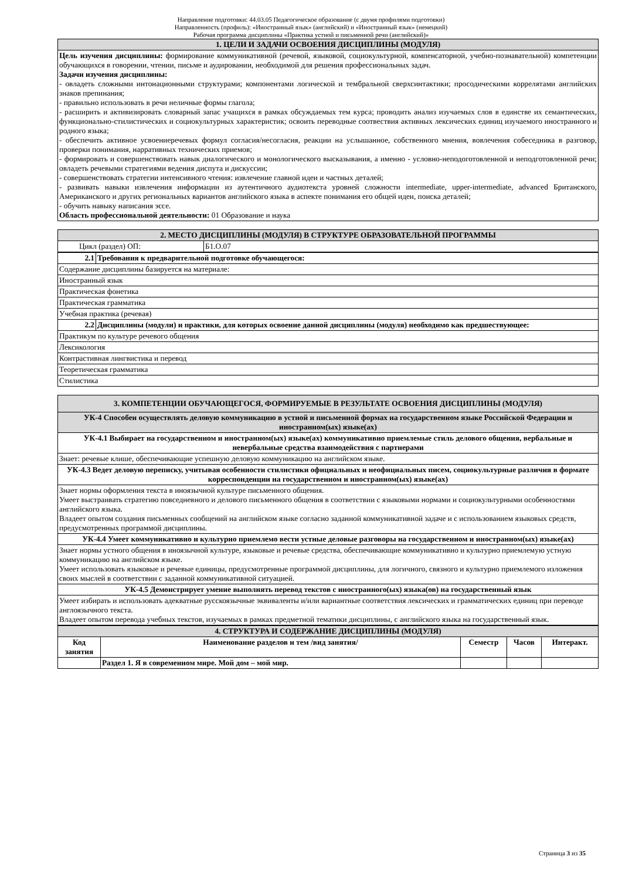Направление подготовки: 44.03.05 Педагогическое образование (с двумя профилями подготовки)
Направленность (профиль): «Иностранный язык» (английский) и «Иностранный язык» (немецкий)
Рабочая программа дисциплины «Практика устной и письменной речи (английский)»
| 1. ЦЕЛИ И ЗАДАЧИ ОСВОЕНИЯ ДИСЦИПЛИНЫ (МОДУЛЯ) |
| Цель изучения дисциплины: формирование коммуникативной (речевой, языковой, социокультурной, компенсаторной, учебно-познавательной) компетенции обучающихся в говорении, чтении, письме и аудировании, необходимой для решения профессиональных задач. Задачи изучения дисциплины: - овладеть сложными интонационными структурами; компонентами логической и тембральной сверхсинтактики; просодическими коррелятами английских знаков препинания; - правильно использовать в речи неличные формы глагола; - расширить и активизировать словарный запас учащихся в рамках обсуждаемых тем курса; проводить анализ изучаемых слов в единстве их семантических, функционально-стилистических и социокультурных характеристик; освоить переводные соотвествия активных лексических единиц изучаемого иностранного и родного языка; - обеспечить активное усвоениеречевых формул согласия/несогласия, реакции на услышанное, собственного мнения, вовлечения собеседника в разговор, проверки понимания, нарративных технических приемов; - формировать и совершенствовать навык диалогического и монологического высказывания, а именно - условно-неподоготовленной и неподготовленной речи; овладеть речевыми стратегиями ведения диспута и дискуссии; - совершенствовать стратегии интенсивного чтения: извлечение главной идеи и частных деталей; - развивать навыки извлечения информации из аутентичного аудиотекста уровней сложности intermediate, upper-intermediate, advanced Британского, Американского и других региональных вариантов английского языка в аспекте понимания его общей идеи, поиска деталей; - обучить навыку написания эссе. Область профессиональной деятельности: 01 Образование и наука |
| 2. МЕСТО ДИСЦИПЛИНЫ (МОДУЛЯ) В СТРУКТУРЕ ОБРАЗОВАТЕЛЬНОЙ ПРОГРАММЫ | |
| Цикл (раздел) ОП: | Б1.О.07 |
| 2.1 | Требования к предварительной подготовке обучающегося: |
| Содержание дисциплины базируется на материале: | |
| Иностранный язык | |
| Практическая фонетика | |
| Практическая грамматика | |
| Учебная практика (речевая) | |
| 2.2 | Дисциплины (модули) и практики, для которых освоение данной дисциплины (модуля) необходимо как предшествующее: |
| Практикум по культуре речевого общения | |
| Лексикология | |
| Контрастивная лингвистика и перевод | |
| Теоретическая грамматика | |
| Стилистика | |
| 3. КОМПЕТЕНЦИИ ОБУЧАЮЩЕГОСЯ, ФОРМИРУЕМЫЕ В РЕЗУЛЬТАТЕ ОСВОЕНИЯ ДИСЦИПЛИНЫ (МОДУЛЯ) |
| УК-4 Способен осуществлять деловую коммуникацию в устной и письменной формах на государственном языке Российской Федерации и иностранном(ых) языке(ах) |
| УК-4.1 Выбирает на государственном и иностранном(ых) языке(ах) коммуникативно приемлемые стиль делового общения, вербальные и невербальные средства взаимодействия с партнерами |
| Знает: речевые клише, обеспечивающие успешную деловую коммуникацию на английском языке. |
| УК-4.3 Ведет деловую переписку, учитывая особенности стилистики официальных и неофициальных писем, социокультурные различия в формате корреспонденции на государственном и иностранном(ых) языке(ах) |
| Знает нормы оформления текста в иноязычной культуре письменного общения. Умеет выстраивать стратегию повседневного и делового письменного общения в соответствии с языковыми нормами и социокультурными особенностями английского языка. Владеет опытом создания письменных сообщений на английском языке согласно заданной коммуникативной задаче и с использованием языковых средств, предусмотренных программой дисциплины. |
| УК-4.4 Умеет коммуникативно и культурно приемлемо вести устные деловые разговоры на государственном и иностранном(ых) языке(ах) |
| Знает нормы устного общения в иноязычной культуре, языковые и речевые средства, обеспечивающие коммуникативно и культурно приемлемую устную коммуникацию на английском языке. Умеет использовать языковые и речевые единицы, предусмотренные программой дисциплины, для логичного, связного и культурно приемлемого изложения своих мыслей в соответствии с заданной коммуникативной ситуацией. |
| УК-4.5 Демонстрирует умение выполнять перевод текстов с иностранного(ых) языка(ов) на государственный язык |
| Умеет избирать и использовать адекватные русскоязычные эквиваленты и/или вариантные соответствия лексических и грамматических единиц при переводе англоязычного текста. Владеет опытом перевода учебных текстов, изучаемых в рамках предметной тематики дисциплины, с английского языка на государственный язык. |
| 4. СТРУКТУРА И СОДЕРЖАНИЕ ДИСЦИПЛИНЫ (МОДУЛЯ) | | | | |
| Код занятия | Наименование разделов и тем /вид занятия/ | Семестр | Часов | Интеракт. |
| | Раздел 1. Я в современном мире. Мой дом – мой мир. | | | |
Страница 3 из 35